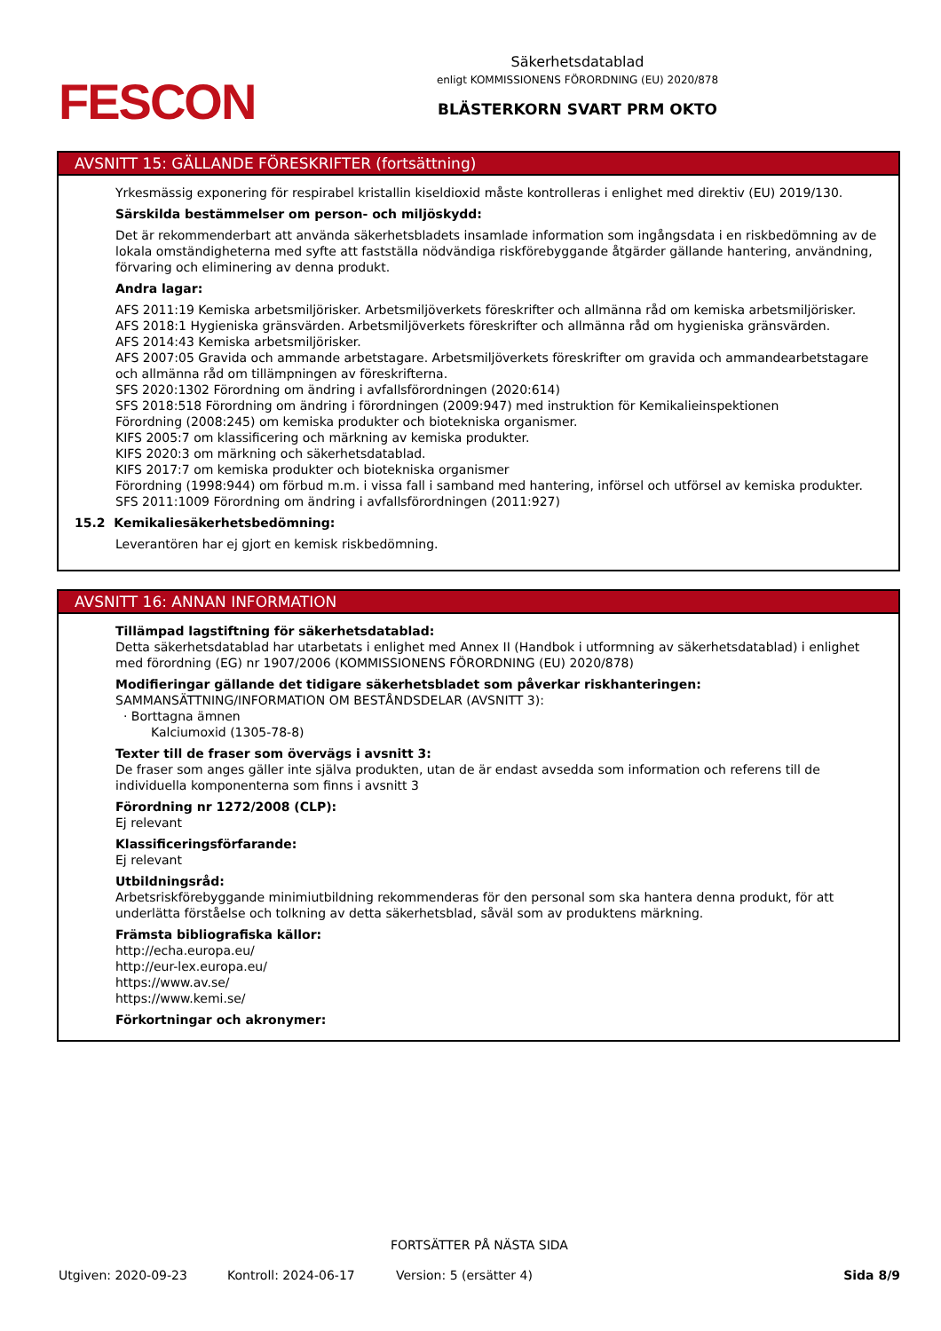FESCON
Säkerhetsdatablad
enligt KOMMISSIONENS FÖRORDNING (EU) 2020/878
BLÄSTERKORN SVART PRM OKTO
AVSNITT 15: GÄLLANDE FÖRESKRIFTER (fortsättning)
Yrkesmässig exponering för respirabel kristallin kiseldioxid måste kontrolleras i enlighet med direktiv (EU) 2019/130.
Särskilda bestämmelser om person- och miljöskydd:
Det är rekommenderbart att använda säkerhetsbladets insamlade information som ingångsdata i en riskbedömning av de lokala omständigheterna med syfte att fastställa nödvändiga riskförebyggande åtgärder gällande hantering, användning, förvaring och eliminering av denna produkt.
Andra lagar:
AFS 2011:19 Kemiska arbetsmiljörisker. Arbetsmiljöverkets föreskrifter och allmänna råd om kemiska arbetsmiljörisker.
AFS 2018:1 Hygieniska gränsvärden. Arbetsmiljöverkets föreskrifter och allmänna råd om hygieniska gränsvärden.
AFS 2014:43 Kemiska arbetsmiljörisker.
AFS 2007:05 Gravida och ammande arbetstagare. Arbetsmiljöverkets föreskrifter om gravida och ammandearbetstagare och allmänna råd om tillämpningen av föreskrifterna.
SFS 2020:1302 Förordning om ändring i avfallsförordningen (2020:614)
SFS 2018:518 Förordning om ändring i förordningen (2009:947) med instruktion för Kemikalieinspektionen
Förordning (2008:245) om kemiska produkter och biotekniska organismer.
KIFS 2005:7 om klassificering och märkning av kemiska produkter.
KIFS 2020:3 om märkning och säkerhetsdatablad.
KIFS 2017:7 om kemiska produkter och biotekniska organismer
Förordning (1998:944) om förbud m.m. i vissa fall i samband med hantering, införsel och utförsel av kemiska produkter.
SFS 2011:1009 Förordning om ändring i avfallsförordningen (2011:927)
15.2 Kemikaliesäkerhetsbedömning:
Leverantören har ej gjort en kemisk riskbedömning.
AVSNITT 16: ANNAN INFORMATION
Tillämpad lagstiftning för säkerhetsdatablad:
Detta säkerhetsdatablad har utarbetats i enlighet med Annex II (Handbok i utformning av säkerhetsdatablad) i enlighet med förordning (EG) nr 1907/2006 (KOMMISSIONENS FÖRORDNING (EU) 2020/878)
Modifieringar gällande det tidigare säkerhetsbladet som påverkar riskhanteringen:
SAMMANSÄTTNING/INFORMATION OM BESTÅNDSDELAR (AVSNITT 3):
· Borttagna ämnen
Kalciumoxid (1305-78-8)
Texter till de fraser som övervägs i avsnitt 3:
De fraser som anges gäller inte själva produkten, utan de är endast avsedda som information och referens till de individuella komponenterna som finns i avsnitt 3
Förordning nr 1272/2008 (CLP):
Ej relevant
Klassificeringsförfarande:
Ej relevant
Utbildningsråd:
Arbetsriskförebyggande minimiutbildning rekommenderas för den personal som ska hantera denna produkt, för att underlätta förståelse och tolkning av detta säkerhetsblad, såväl som av produktens märkning.
Främsta bibliografiska källor:
http://echa.europa.eu/
http://eur-lex.europa.eu/
https://www.av.se/
https://www.kemi.se/
Förkortningar och akronymer:
FORTSÄTTER PÅ NÄSTA SIDA
Utgiven: 2020-09-23 Kontroll: 2024-06-17 Version: 5 (ersätter 4) Sida 8/9